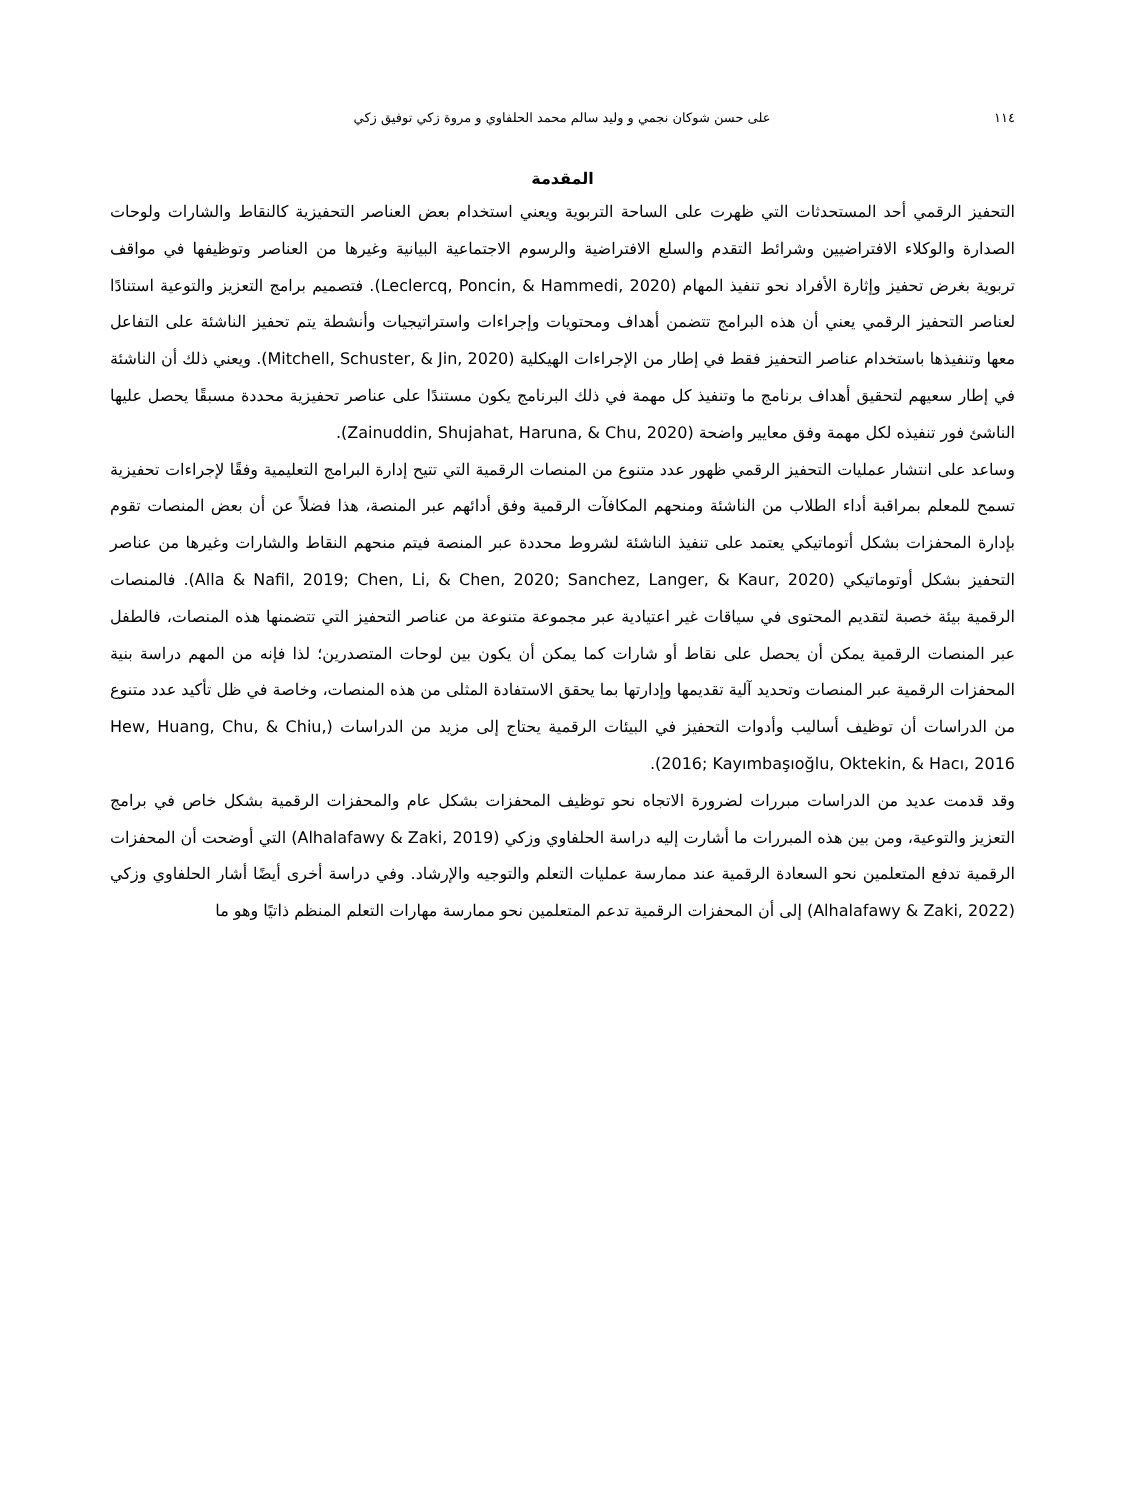١١٤ على حسن شوكان نجمي و وليد سالم محمد الحلفاوي و مروة زكي توفيق زكي
المقدمة
التحفيز الرقمي أحد المستحدثات التي ظهرت على الساحة التربوية ويعني استخدام بعض العناصر التحفيزية كالنقاط والشارات ولوحات الصدارة والوكلاء الافتراضيين وشرائط التقدم والسلع الافتراضية والرسوم الاجتماعية البيانية وغيرها من العناصر وتوظيفها في مواقف تربوية بغرض تحفيز وإثارة الأفراد نحو تنفيذ المهام (Leclercq, Poncin, & Hammedi, 2020). فتصميم برامج التعزيز والتوعية استنادًا لعناصر التحفيز الرقمي يعني أن هذه البرامج تتضمن أهداف ومحتويات وإجراءات واستراتيجيات وأنشطة يتم تحفيز الناشئة على التفاعل معها وتنفيذها باستخدام عناصر التحفيز فقط في إطار من الإجراءات الهيكلية (Mitchell, Schuster, & Jin, 2020). ويعني ذلك أن الناشئة في إطار سعيهم لتحقيق أهداف برنامج ما وتنفيذ كل مهمة في ذلك البرنامج يكون مستندًا على عناصر تحفيزية محددة مسبقًا يحصل عليها الناشئ فور تنفيذه لكل مهمة وفق معايير واضحة (Zainuddin, Shujahat, Haruna, & Chu, 2020).
وساعد على انتشار عمليات التحفيز الرقمي ظهور عدد متنوع من المنصات الرقمية التي تتيح إدارة البرامج التعليمية وفقًا لإجراءات تحفيزية تسمح للمعلم بمراقبة أداء الطلاب من الناشئة ومنحهم المكافآت الرقمية وفق أدائهم عبر المنصة، هذا فضلاً عن أن بعض المنصات تقوم بإدارة المحفزات بشكل أتوماتيكي يعتمد على تنفيذ الناشئة لشروط محددة عبر المنصة فيتم منحهم النقاط والشارات وغيرها من عناصر التحفيز بشكل أوتوماتيكي (Alla & Nafil, 2019; Chen, Li, & Chen, 2020; Sanchez, Langer, & Kaur, 2020). فالمنصات الرقمية بيئة خصبة لتقديم المحتوى في سياقات غير اعتيادية عبر مجموعة متنوعة من عناصر التحفيز التي تتضمنها هذه المنصات، فالطفل عبر المنصات الرقمية يمكن أن يحصل على نقاط أو شارات كما يمكن أن يكون بين لوحات المتصدرين؛ لذا فإنه من المهم دراسة بنية المحفزات الرقمية عبر المنصات وتحديد آلية تقديمها وإدارتها بما يحقق الاستفادة المثلى من هذه المنصات، وخاصة في ظل تأكيد عدد متنوع من الدراسات أن توظيف أساليب وأدوات التحفيز في البيئات الرقمية يحتاج إلى مزيد من الدراسات (Hew, Huang, Chu, & Chiu, 2016; Kayımbaşıoğlu, Oktekin, & Hacı, 2016).
وقد قدمت عديد من الدراسات مبررات لضرورة الاتجاه نحو توظيف المحفزات بشكل عام والمحفزات الرقمية بشكل خاص في برامج التعزيز والتوعية، ومن بين هذه المبررات ما أشارت إليه دراسة الحلفاوي وزكي (Alhalafawy & Zaki, 2019) التي أوضحت أن المحفزات الرقمية تدفع المتعلمين نحو السعادة الرقمية عند ممارسة عمليات التعلم والتوجيه والإرشاد. وفي دراسة أخرى أيضًا أشار الحلفاوي وزكي (Alhalafawy & Zaki, 2022) إلى أن المحفزات الرقمية تدعم المتعلمين نحو ممارسة مهارات التعلم المنظم ذاتيًا وهو ما